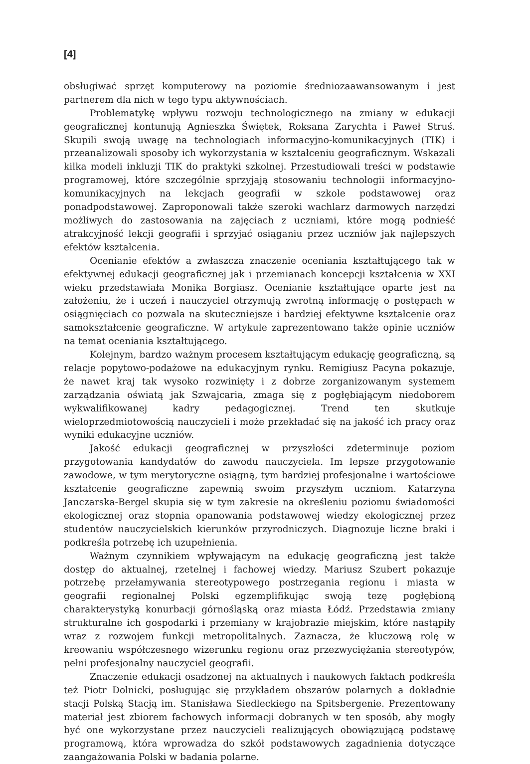[4]
obsługiwać sprzęt komputerowy na poziomie średniozaawansowanym i jest partnerem dla nich w tego typu aktywnościach.
Problematykę wpływu rozwoju technologicznego na zmiany w edukacji geograficznej kontunują Agnieszka Świętek, Roksana Zarychta i Paweł Struś. Skupili swoją uwagę na technologiach informacyjno-komunikacyjnych (TIK) i przeanalizowali sposoby ich wykorzystania w kształceniu geograficznym. Wskazali kilka modeli inkluzji TIK do praktyki szkolnej. Przestudiowali treści w podstawie programowej, które szczególnie sprzyjają stosowaniu technologii informacyjno-komunikacyjnych na lekcjach geografii w szkole podstawowej oraz ponadpodstawowej. Zaproponowali także szeroki wachlarz darmowych narzędzi możliwych do zastosowania na zajęciach z uczniami, które mogą podnieść atrakcyjność lekcji geografii i sprzyjać osiąganiu przez uczniów jak najlepszych efektów kształcenia.
Ocenianie efektów a zwłaszcza znaczenie oceniania kształtującego tak w efektywnej edukacji geograficznej jak i przemianach koncepcji kształcenia w XXI wieku przedstawiała Monika Borgiasz. Ocenianie kształtujące oparte jest na założeniu, że i uczeń i nauczyciel otrzymują zwrotną informację o postępach w osiągnięciach co pozwala na skuteczniejsze i bardziej efektywne kształcenie oraz samokształcenie geograficzne. W artykule zaprezentowano także opinie uczniów na temat oceniania kształtującego.
Kolejnym, bardzo ważnym procesem kształtującym edukację geograficzną, są relacje popytowo-podażowe na edukacyjnym rynku. Remigiusz Pacyna pokazuje, że nawet kraj tak wysoko rozwinięty i z dobrze zorganizowanym systemem zarządzania oświatą jak Szwajcaria, zmaga się z pogłębiającym niedoborem wykwalifikowanej kadry pedagogicznej. Trend ten skutkuje wieloprzedmiotowością nauczycieli i może przekładać się na jakość ich pracy oraz wyniki edukacyjne uczniów.
Jakość edukacji geograficznej w przyszłości zdeterminuje poziom przygotowania kandydatów do zawodu nauczyciela. Im lepsze przygotowanie zawodowe, w tym merytoryczne osiągną, tym bardziej profesjonalne i wartościowe kształcenie geograficzne zapewnią swoim przyszłym uczniom. Katarzyna Janczarska-Bergel skupia się w tym zakresie na określeniu poziomu świadomości ekologicznej oraz stopnia opanowania podstawowej wiedzy ekologicznej przez studentów nauczycielskich kierunków przyrodniczych. Diagnozuje liczne braki i podkreśla potrzebę ich uzupełnienia.
Ważnym czynnikiem wpływającym na edukację geograficzną jest także dostęp do aktualnej, rzetelnej i fachowej wiedzy. Mariusz Szubert pokazuje potrzebę przełamywania stereotypowego postrzegania regionu i miasta w geografii regionalnej Polski egzemplifikując swoją tezę pogłębioną charakterystyką konurbacji górnośląską oraz miasta Łódź. Przedstawia zmiany strukturalne ich gospodarki i przemiany w krajobrazie miejskim, które nastąpiły wraz z rozwojem funkcji metropolitalnych. Zaznacza, że kluczową rolę w kreowaniu współczesnego wizerunku regionu oraz przezwyciężania stereotypów, pełni profesjonalny nauczyciel geografii.
Znaczenie edukacji osadzonej na aktualnych i naukowych faktach podkreśla też Piotr Dolnicki, posługując się przykładem obszarów polarnych a dokładnie stacji Polską Stacją im. Stanisława Siedleckiego na Spitsbergenie. Prezentowany materiał jest zbiorem fachowych informacji dobranych w ten sposób, aby mogły być one wykorzystane przez nauczycieli realizujących obowiązującą podstawę programową, która wprowadza do szkół podstawowych zagadnienia dotyczące zaangażowania Polski w badania polarne.